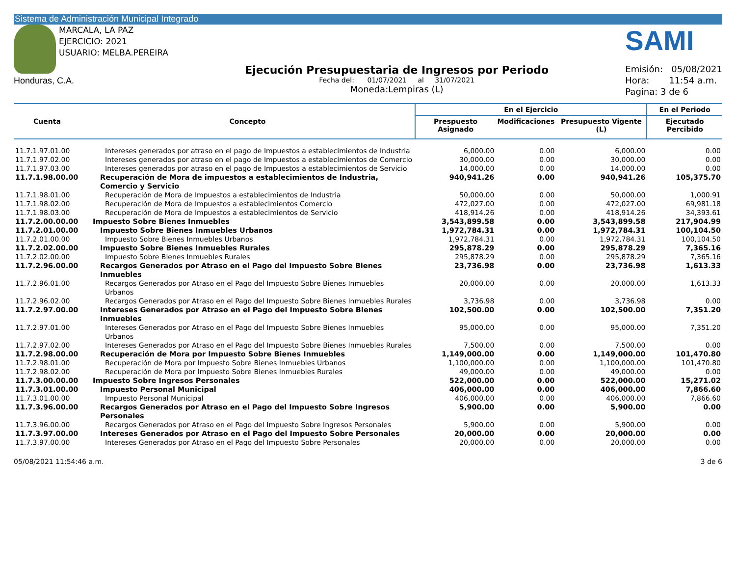Sistema de Administración Municipal Integrado
MARCALA, LA PAZ
EJERCICIO: 2021
USUARIO: MELBA.PEREIRA
Honduras, C.A.
Ejecución Presupuestaria de Ingresos por Periodo
Fecha del: 01/07/2021 al 31/07/2021
Moneda:Lempiras (L)
SAMI
Emisión: 05/08/2021
Hora: 11:54 a.m.
Pagina: 3 de 6
| Cuenta | Concepto | En el Ejercicio | | | En el Periodo |
| --- | --- | --- | --- | --- | --- |
| | | Prespuesto Asignado | Modificaciones | Presupuesto Vigente (L) | Ejecutado Percibido |
| 11.7.1.97.01.00 | Intereses generados por atraso en el pago de Impuestos a establecimientos de Industria | 6,000.00 | 0.00 | 6,000.00 | 0.00 |
| 11.7.1.97.02.00 | Intereses generados por atraso en el pago de Impuestos a establecimientos de Comercio | 30,000.00 | 0.00 | 30,000.00 | 0.00 |
| 11.7.1.97.03.00 | Intereses generados por atraso en el pago de Impuestos a establecimientos de Servicio | 14,000.00 | 0.00 | 14,000.00 | 0.00 |
| 11.7.1.98.00.00 | Recuperación de Mora de impuestos a establecimientos de Industria, Comercio y Servicio | 940,941.26 | 0.00 | 940,941.26 | 105,375.70 |
| 11.7.1.98.01.00 | Recuperación de Mora de Impuestos a establecimientos de Industria | 50,000.00 | 0.00 | 50,000.00 | 1,000.91 |
| 11.7.1.98.02.00 | Recuperación de Mora de Impuestos a establecimientos Comercio | 472,027.00 | 0.00 | 472,027.00 | 69,981.18 |
| 11.7.1.98.03.00 | Recuperación de Mora de Impuestos a establecimientos de Servicio | 418,914.26 | 0.00 | 418,914.26 | 34,393.61 |
| 11.7.2.00.00.00 | Impuesto Sobre Bienes Inmuebles | 3,543,899.58 | 0.00 | 3,543,899.58 | 217,904.99 |
| 11.7.2.01.00.00 | Impuesto Sobre Bienes Inmuebles Urbanos | 1,972,784.31 | 0.00 | 1,972,784.31 | 100,104.50 |
| 11.7.2.01.00.00 | Impuesto Sobre Bienes Inmuebles Urbanos | 1,972,784.31 | 0.00 | 1,972,784.31 | 100,104.50 |
| 11.7.2.02.00.00 | Impuesto Sobre Bienes Inmuebles Rurales | 295,878.29 | 0.00 | 295,878.29 | 7,365.16 |
| 11.7.2.02.00.00 | Impuesto Sobre Bienes Inmuebles Rurales | 295,878.29 | 0.00 | 295,878.29 | 7,365.16 |
| 11.7.2.96.00.00 | Recargos Generados por Atraso en el Pago del Impuesto Sobre Bienes Inmuebles | 23,736.98 | 0.00 | 23,736.98 | 1,613.33 |
| 11.7.2.96.01.00 | Recargos Generados por Atraso en el Pago del Impuesto Sobre Bienes Inmuebles Urbanos | 20,000.00 | 0.00 | 20,000.00 | 1,613.33 |
| 11.7.2.96.02.00 | Recargos Generados por Atraso en el Pago del Impuesto Sobre Bienes Inmuebles Rurales | 3,736.98 | 0.00 | 3,736.98 | 0.00 |
| 11.7.2.97.00.00 | Intereses Generados por Atraso en el Pago del Impuesto Sobre Bienes Inmuebles | 102,500.00 | 0.00 | 102,500.00 | 7,351.20 |
| 11.7.2.97.01.00 | Intereses Generados por Atraso en el Pago del Impuesto Sobre Bienes Inmuebles Urbanos | 95,000.00 | 0.00 | 95,000.00 | 7,351.20 |
| 11.7.2.97.02.00 | Intereses Generados por Atraso en el Pago del Impuesto Sobre Bienes Inmuebles Rurales | 7,500.00 | 0.00 | 7,500.00 | 0.00 |
| 11.7.2.98.00.00 | Recuperación de Mora por Impuesto Sobre Bienes Inmuebles | 1,149,000.00 | 0.00 | 1,149,000.00 | 101,470.80 |
| 11.7.2.98.01.00 | Recuperación de Mora por Impuesto Sobre Bienes Inmuebles Urbanos | 1,100,000.00 | 0.00 | 1,100,000.00 | 101,470.80 |
| 11.7.2.98.02.00 | Recuperación de Mora por Impuesto Sobre Bienes Inmuebles Rurales | 49,000.00 | 0.00 | 49,000.00 | 0.00 |
| 11.7.3.00.00.00 | Impuesto Sobre Ingresos Personales | 522,000.00 | 0.00 | 522,000.00 | 15,271.02 |
| 11.7.3.01.00.00 | Impuesto Personal Municipal | 406,000.00 | 0.00 | 406,000.00 | 7,866.60 |
| 11.7.3.01.00.00 | Impuesto Personal Municipal | 406,000.00 | 0.00 | 406,000.00 | 7,866.60 |
| 11.7.3.96.00.00 | Recargos Generados por Atraso en el Pago del Impuesto Sobre Ingresos Personales | 5,900.00 | 0.00 | 5,900.00 | 0.00 |
| 11.7.3.96.00.00 | Recargos Generados por Atraso en el Pago del Impuesto Sobre Ingresos Personales | 5,900.00 | 0.00 | 5,900.00 | 0.00 |
| 11.7.3.97.00.00 | Intereses Generados por Atraso en el Pago del Impuesto Sobre Personales | 20,000.00 | 0.00 | 20,000.00 | 0.00 |
| 11.7.3.97.00.00 | Intereses Generados por Atraso en el Pago del Impuesto Sobre Personales | 20,000.00 | 0.00 | 20,000.00 | 0.00 |
05/08/2021 11:54:46 a.m. 3 de 6